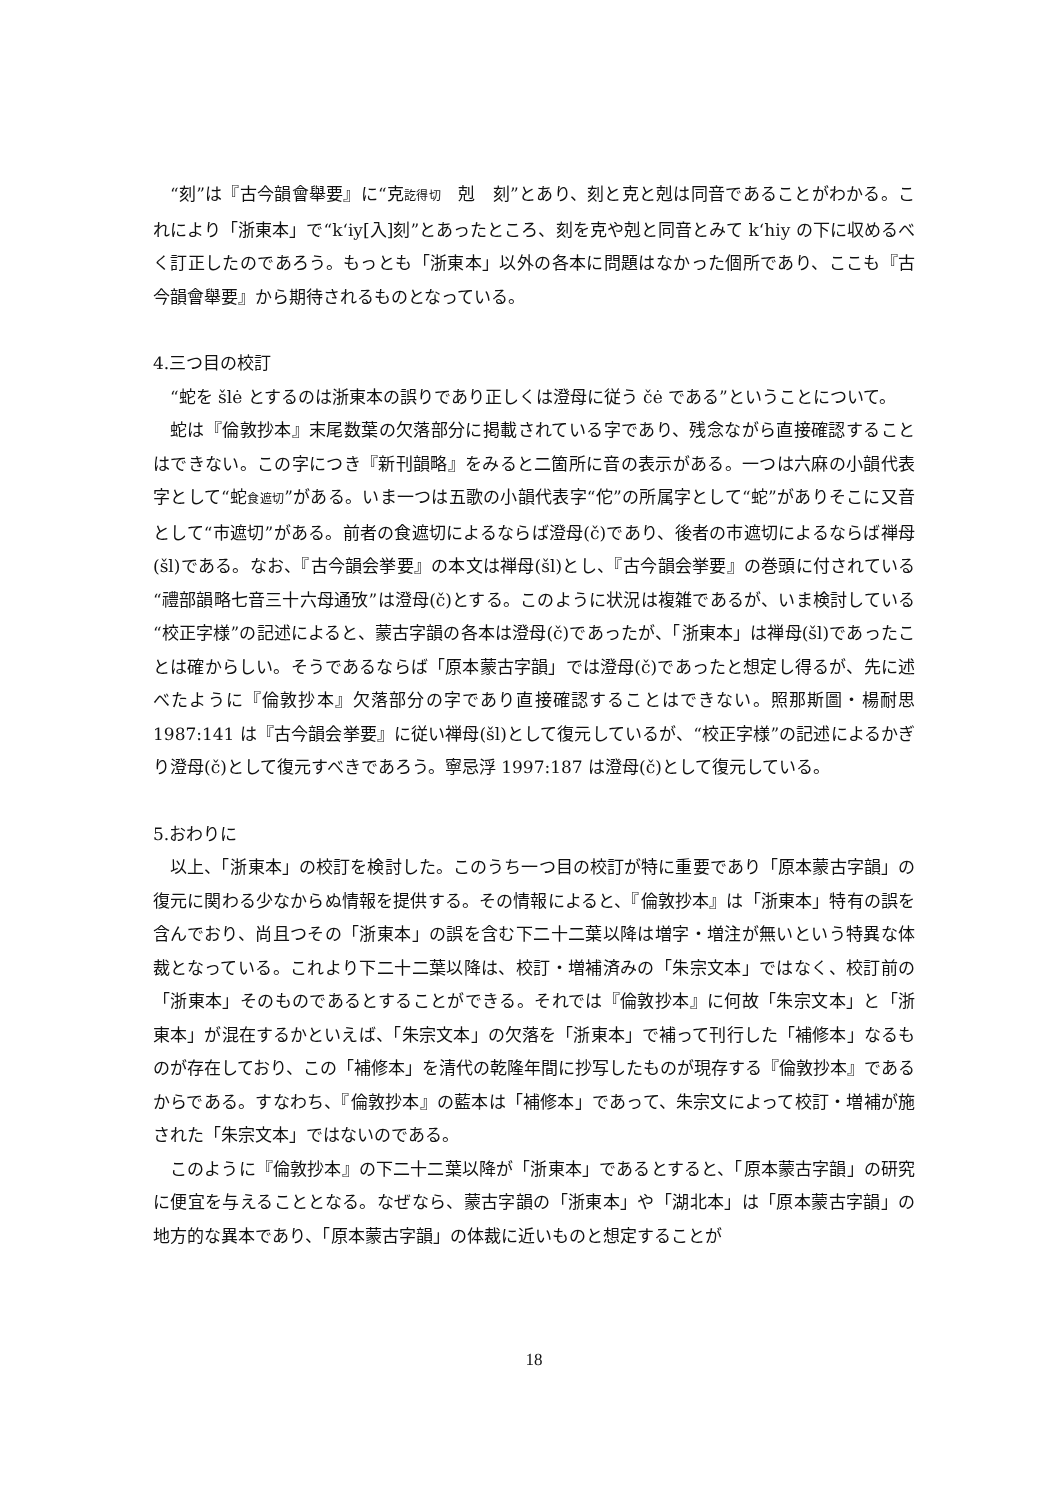“刻”は『古今韻會舉要』に“克訖得切　剋　刻”とあり、刻と克と剋は同音であることがわかる。これにより「浙東本」で“k‘iy[入]刻”とあったところ、刻を克や剋と同音とみて k‘hiy の下に収めるべく訂正したのであろう。もっとも「浙東本」以外の各本に問題はなかった個所であり、ここも『古今韻會舉要』から期待されるものとなっている。
4.三つ目の校訂
“蛇を šlė とするのは浙東本の誤りであり正しくは澄母に従う čė である”ということについて。
蛇は『倫敦抄本』末尾数葉の欠落部分に掲載されている字であり、残念ながら直接確認することはできない。この字につき『新刊韻略』をみると二箇所に音の表示がある。一つは六麻の小韻代表字として“蛇食遮切”がある。いま一つは五歌の小韻代表字“佗”の所属字として“蛇”がありそこに又音として“市遮切”がある。前者の食遮切によるならば澄母(č)であり、後者の市遮切によるならば禅母(šl)である。なお、『古今韻会挙要』の本文は禅母(šl)とし、『古今韻会挙要』の巻頭に付されている“禮部韻略七音三十六母通攷”は澄母(č)とする。このように状況は複雑であるが、いま検討している“校正字様”の記述によると、蒙古字韻の各本は澄母(č)であったが、「浙東本」は禅母(šl)であったことは確からしい。そうであるならば「原本蒙古字韻」では澄母(č)であったと想定し得るが、先に述べたように『倫敦抄本』欠落部分の字であり直接確認することはできない。照那斯圖・楊耐思 1987:141 は『古今韻会挙要』に従い禅母(šl)として復元しているが、“校正字様”の記述によるかぎり澄母(č)として復元すべきであろう。寧忌浮 1997:187 は澄母(č)として復元している。
5.おわりに
以上、「浙東本」の校訂を検討した。このうち一つ目の校訂が特に重要であり「原本蒙古字韻」の復元に関わる少なからぬ情報を提供する。その情報によると、『倫敦抄本』は「浙東本」特有の誤を含んでおり、尚且つその「浙東本」の誤を含む下二十二葉以降は増字・増注が無いという特異な体裁となっている。これより下二十二葉以降は、校訂・増補済みの「朱宗文本」ではなく、校訂前の「浙東本」そのものであるとすることができる。それでは『倫敦抄本』に何故「朱宗文本」と「浙東本」が混在するかといえば、「朱宗文本」の欠落を「浙東本」で補って刊行した「補修本」なるものが存在しており、この「補修本」を清代の乾隆年間に抄写したものが現存する『倫敦抄本』であるからである。すなわち、『倫敦抄本』の藍本は「補修本」であって、朱宗文によって校訂・増補が施された「朱宗文本」ではないのである。
このように『倫敦抄本』の下二十二葉以降が「浙東本」であるとすると、「原本蒙古字韻」の研究に便宜を与えることとなる。なぜなら、蒙古字韻の「浙東本」や「湖北本」は「原本蒙古字韻」の地方的な異本であり、「原本蒙古字韻」の体裁に近いものと想定することが
18